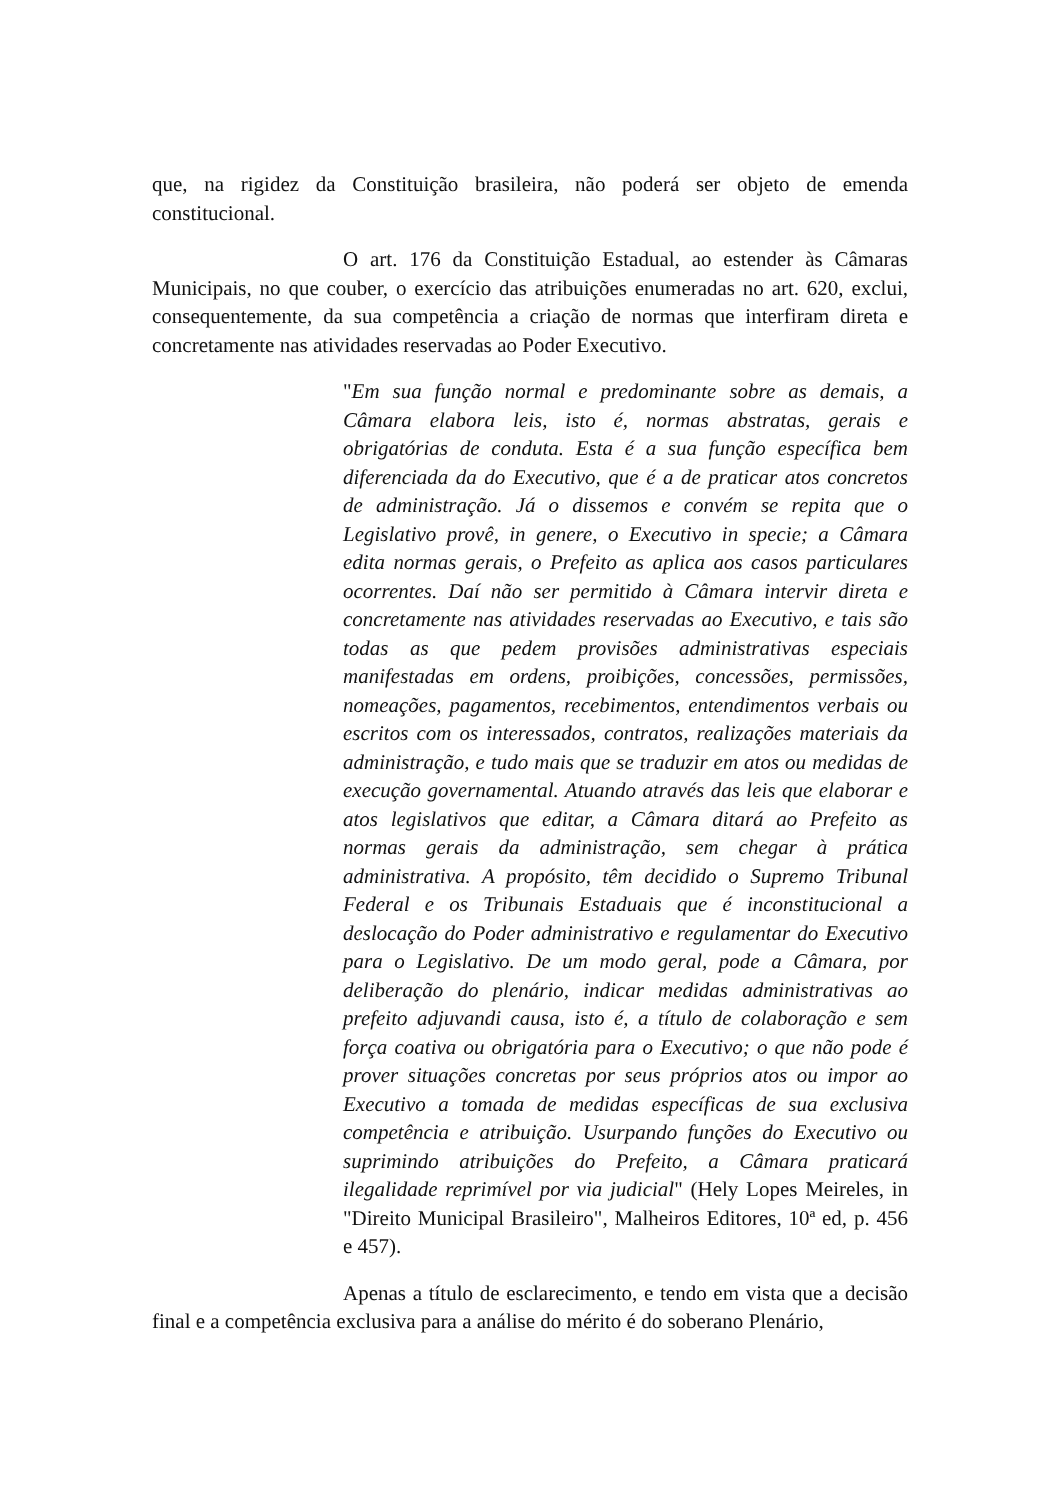que, na rigidez da Constituição brasileira, não poderá ser objeto de emenda constitucional.
O art. 176 da Constituição Estadual, ao estender às Câmaras Municipais, no que couber, o exercício das atribuições enumeradas no art. 620, exclui, consequentemente, da sua competência a criação de normas que interfiram direta e concretamente nas atividades reservadas ao Poder Executivo.
"Em sua função normal e predominante sobre as demais, a Câmara elabora leis, isto é, normas abstratas, gerais e obrigatórias de conduta. Esta é a sua função específica bem diferenciada da do Executivo, que é a de praticar atos concretos de administração. Já o dissemos e convém se repita que o Legislativo provê, in genere, o Executivo in specie; a Câmara edita normas gerais, o Prefeito as aplica aos casos particulares ocorrentes. Daí não ser permitido à Câmara intervir direta e concretamente nas atividades reservadas ao Executivo, e tais são todas as que pedem provisões administrativas especiais manifestadas em ordens, proibições, concessões, permissões, nomeações, pagamentos, recebimentos, entendimentos verbais ou escritos com os interessados, contratos, realizações materiais da administração, e tudo mais que se traduzir em atos ou medidas de execução governamental. Atuando através das leis que elaborar e atos legislativos que editar, a Câmara ditará ao Prefeito as normas gerais da administração, sem chegar à prática administrativa. A propósito, têm decidido o Supremo Tribunal Federal e os Tribunais Estaduais que é inconstitucional a deslocação do Poder administrativo e regulamentar do Executivo para o Legislativo. De um modo geral, pode a Câmara, por deliberação do plenário, indicar medidas administrativas ao prefeito adjuvandi causa, isto é, a título de colaboração e sem força coativa ou obrigatória para o Executivo; o que não pode é prover situações concretas por seus próprios atos ou impor ao Executivo a tomada de medidas específicas de sua exclusiva competência e atribuição. Usurpando funções do Executivo ou suprimindo atribuições do Prefeito, a Câmara praticará ilegalidade reprimível por via judicial" (Hely Lopes Meireles, in "Direito Municipal Brasileiro", Malheiros Editores, 10ª ed, p. 456 e 457).
Apenas a título de esclarecimento, e tendo em vista que a decisão final e a competência exclusiva para a análise do mérito é do soberano Plenário,